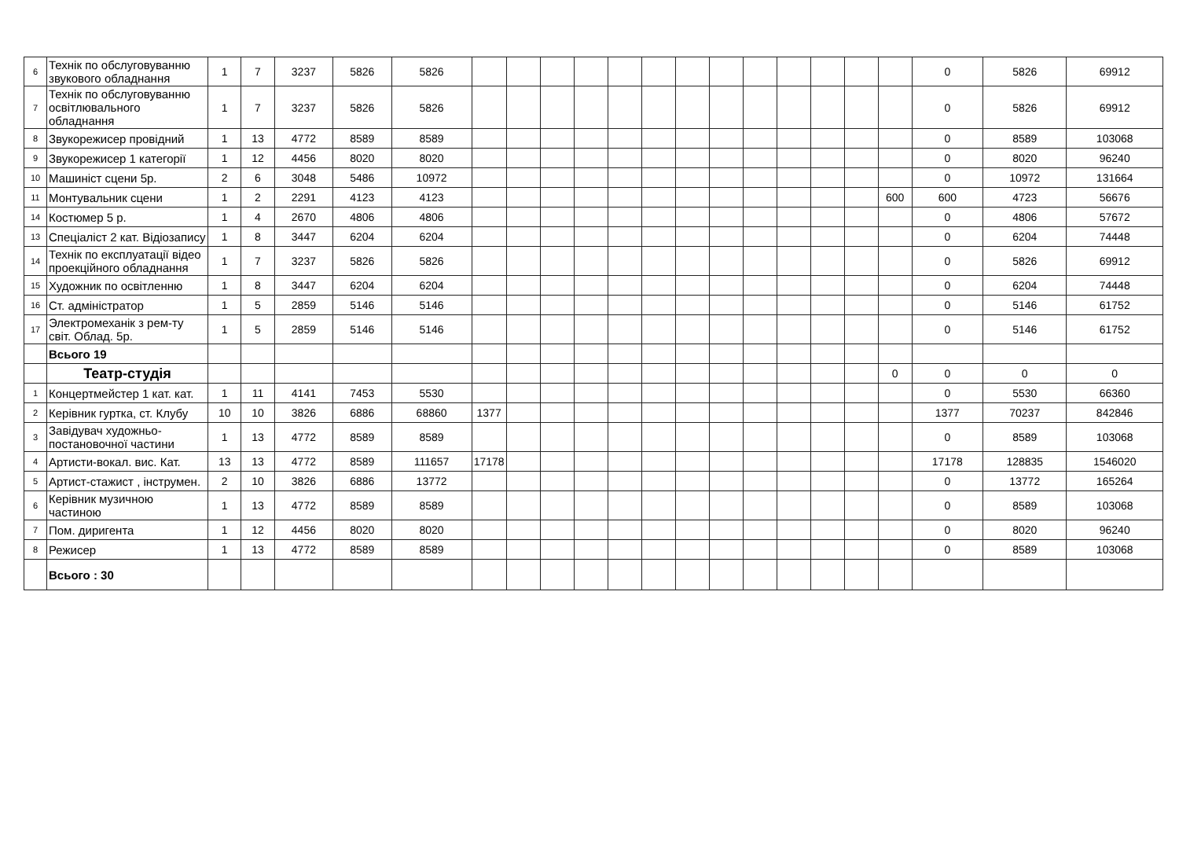| 6 | Технік по обслуговуванню звукового обладнання | 1 | 7 | 3237 | 5826 | 5826 | | | | | | | | | | | | | | 0 | 5826 | 69912 |
| 7 | Технік по обслуговуванню освітлювального обладнання | 1 | 7 | 3237 | 5826 | 5826 | | | | | | | | | | | | | | 0 | 5826 | 69912 |
| 8 | Звукорежисер провідний | 1 | 13 | 4772 | 8589 | 8589 | | | | | | | | | | | | | | 0 | 8589 | 103068 |
| 9 | Звукорежисер 1 категорії | 1 | 12 | 4456 | 8020 | 8020 | | | | | | | | | | | | | | 0 | 8020 | 96240 |
| 10 | Машиніст сцени 5р. | 2 | 6 | 3048 | 5486 | 10972 | | | | | | | | | | | | | | 0 | 10972 | 131664 |
| 11 | Монтувальник сцени | 1 | 2 | 2291 | 4123 | 4123 | | | | | | | | | | | | | 600 | 600 | 4723 | 56676 |
| 14 | Костюмер 5 р. | 1 | 4 | 2670 | 4806 | 4806 | | | | | | | | | | | | | | 0 | 4806 | 57672 |
| 13 | Спеціаліст 2 кат. Відіозапису | 1 | 8 | 3447 | 6204 | 6204 | | | | | | | | | | | | | | 0 | 6204 | 74448 |
| 14 | Технік по експлуатації відео проекційного обладнання | 1 | 7 | 3237 | 5826 | 5826 | | | | | | | | | | | | | | 0 | 5826 | 69912 |
| 15 | Художник по освітленню | 1 | 8 | 3447 | 6204 | 6204 | | | | | | | | | | | | | | 0 | 6204 | 74448 |
| 16 | Ст. адміністратор | 1 | 5 | 2859 | 5146 | 5146 | | | | | | | | | | | | | | 0 | 5146 | 61752 |
| 17 | Электромеханік з рем-ту світ. Облад. 5р. | 1 | 5 | 2859 | 5146 | 5146 | | | | | | | | | | | | | | 0 | 5146 | 61752 |
| | Всього 19 | | | | | | | | | | | | | | | | | | | | | |
| | Театр-студія | | | | | | | | | | | | | | | | | | 0 | 0 | 0 | 0 |
| 1 | Концертмейстер 1 кат. кат. | 1 | 11 | 4141 | 7453 | 5530 | | | | | | | | | | | | | | 0 | 5530 | 66360 |
| 2 | Керівник гуртка, ст. Клубу | 10 | 10 | 3826 | 6886 | 68860 | 1377 | | | | | | | | | | | | | 1377 | 70237 | 842846 |
| 3 | Завідувач художньо-постановочної частини | 1 | 13 | 4772 | 8589 | 8589 | | | | | | | | | | | | | | 0 | 8589 | 103068 |
| 4 | Артисти-вокал. вис. Кат. | 13 | 13 | 4772 | 8589 | 111657 | 17178 | | | | | | | | | | | | | 17178 | 128835 | 1546020 |
| 5 | Артист-стажист , інструмен. | 2 | 10 | 3826 | 6886 | 13772 | | | | | | | | | | | | | | 0 | 13772 | 165264 |
| 6 | Керівник музичною частиною | 1 | 13 | 4772 | 8589 | 8589 | | | | | | | | | | | | | | 0 | 8589 | 103068 |
| 7 | Пом. диригента | 1 | 12 | 4456 | 8020 | 8020 | | | | | | | | | | | | | | 0 | 8020 | 96240 |
| 8 | Режисер | 1 | 13 | 4772 | 8589 | 8589 | | | | | | | | | | | | | | 0 | 8589 | 103068 |
| | Всього : 30 | | | | | | | | | | | | | | | | | | | | | |